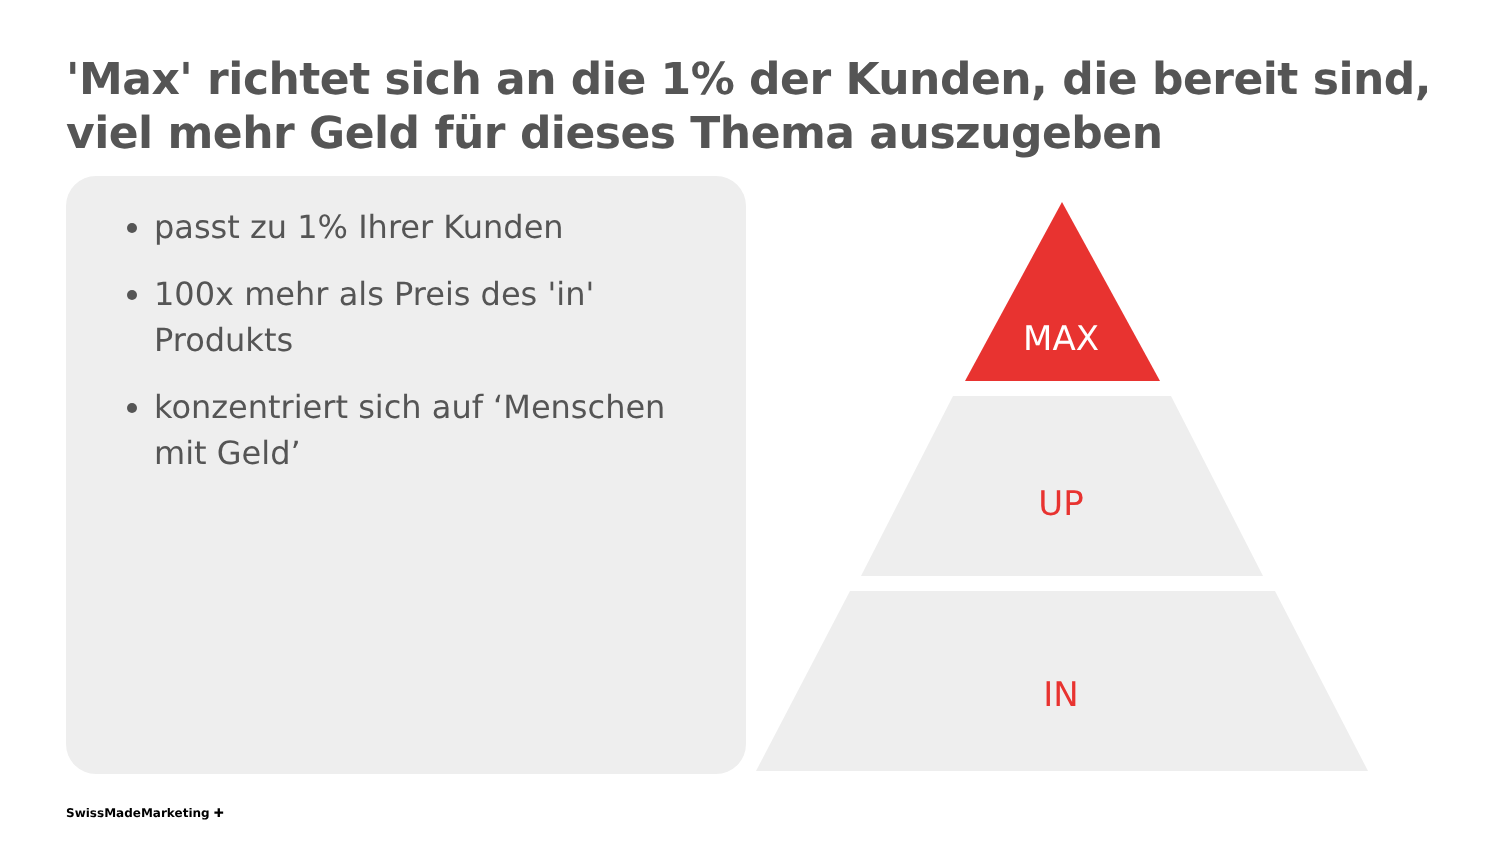'Max' richtet sich an die 1% der Kunden, die bereit sind, viel mehr Geld für dieses Thema auszugeben
passt zu 1% Ihrer Kunden
100x mehr als Preis des 'in' Produkts
konzentriert sich auf ‘Menschen mit Geld’
MAX
UP
IN
SwissMadeMarketing ✚